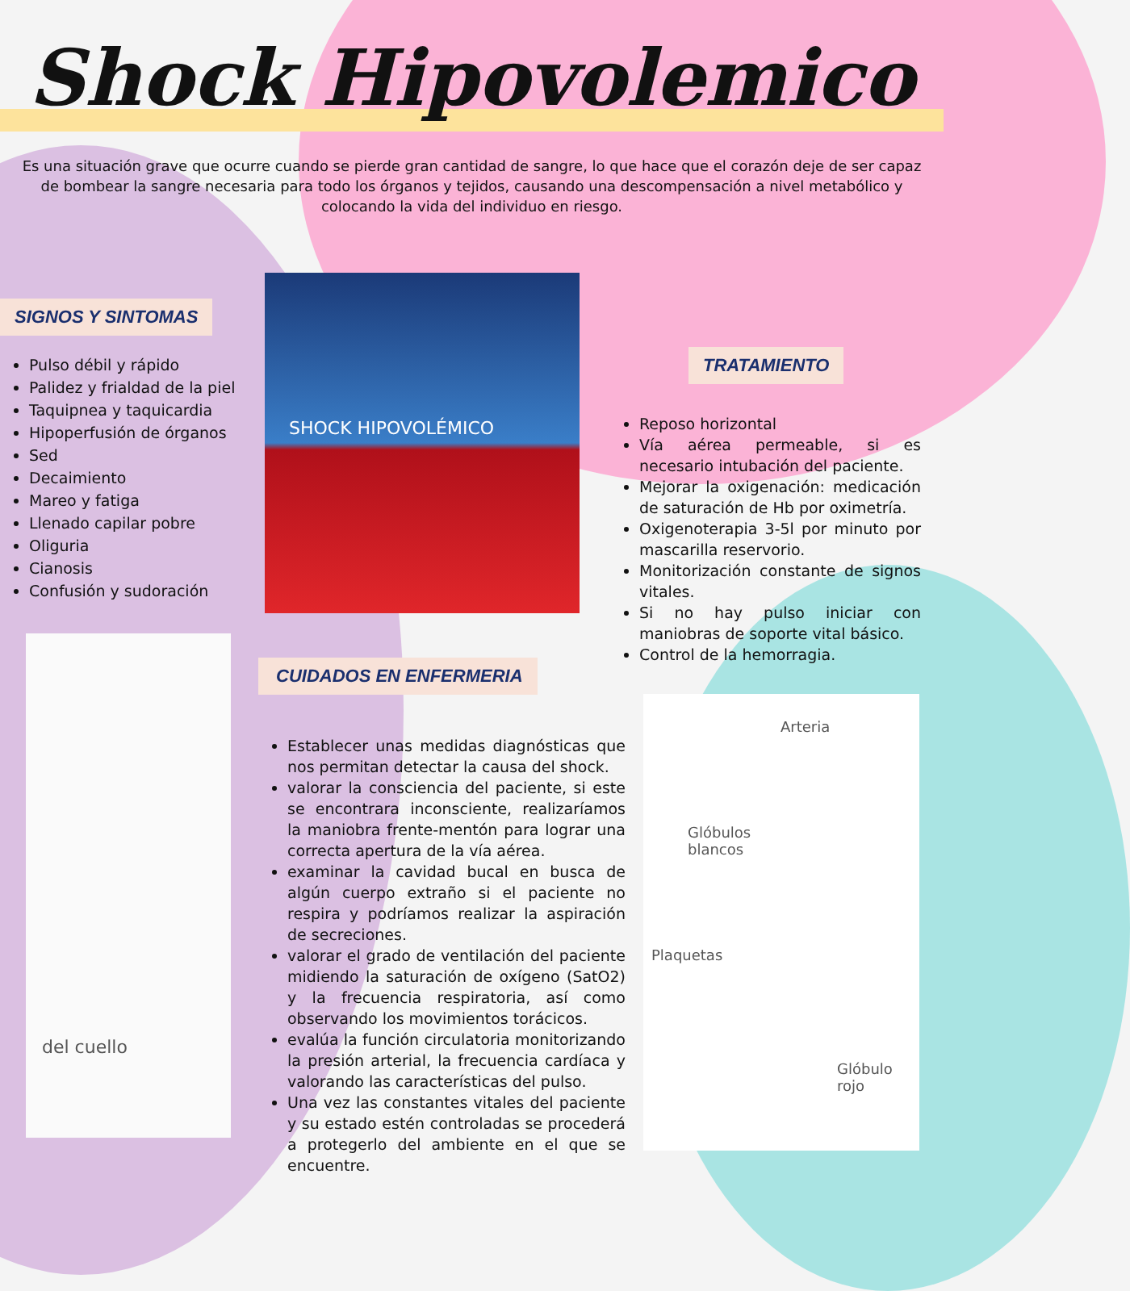Shock Hipovolemico
Es una situación grave que ocurre cuando se pierde gran cantidad de sangre, lo que hace que el corazón deje de ser capaz de bombear la sangre necesaria para todo los órganos y tejidos, causando una descompensación a nivel metabólico y colocando la vida del individuo en riesgo.
SIGNOS Y SINTOMAS
Pulso débil y rápido
Palidez y frialdad de la piel
Taquipnea y taquicardia
Hipoperfusión de órganos
Sed
Decaimiento
Mareo y fatiga
Llenado capilar pobre
Oliguria
Cianosis
Confusión y sudoración
SHOCK HIPOVOLÉMICO
del cuello
TRATAMIENTO
Reposo horizontal
Vía aérea permeable, si es necesario intubación del paciente.
Mejorar la oxigenación: medicación de saturación de Hb por oximetría.
Oxigenoterapia 3-5l por minuto por mascarilla reservorio.
Monitorización constante de signos vitales.
Si no hay pulso iniciar con maniobras de soporte vital básico.
Control de la hemorragia.
CUIDADOS EN ENFERMERIA
Establecer unas medidas diagnósticas que nos permitan detectar la causa del shock.
valorar la consciencia del paciente, si este se encontrara inconsciente, realizaríamos la maniobra frente-mentón para lograr una correcta apertura de la vía aérea.
examinar la cavidad bucal en busca de algún cuerpo extraño si el paciente no respira y podríamos realizar la aspiración de secreciones.
valorar el grado de ventilación del paciente midiendo la saturación de oxígeno (SatO2) y la frecuencia respiratoria, así como observando los movimientos torácicos.
evalúa la función circulatoria monitorizando la presión arterial, la frecuencia cardíaca y valorando las características del pulso.
Una vez las constantes vitales del paciente y su estado estén controladas se procederá a protegerlo del ambiente en el que se encuentre.
Arteria
Glóbulos
blancos
Plaquetas
Glóbulo rojo